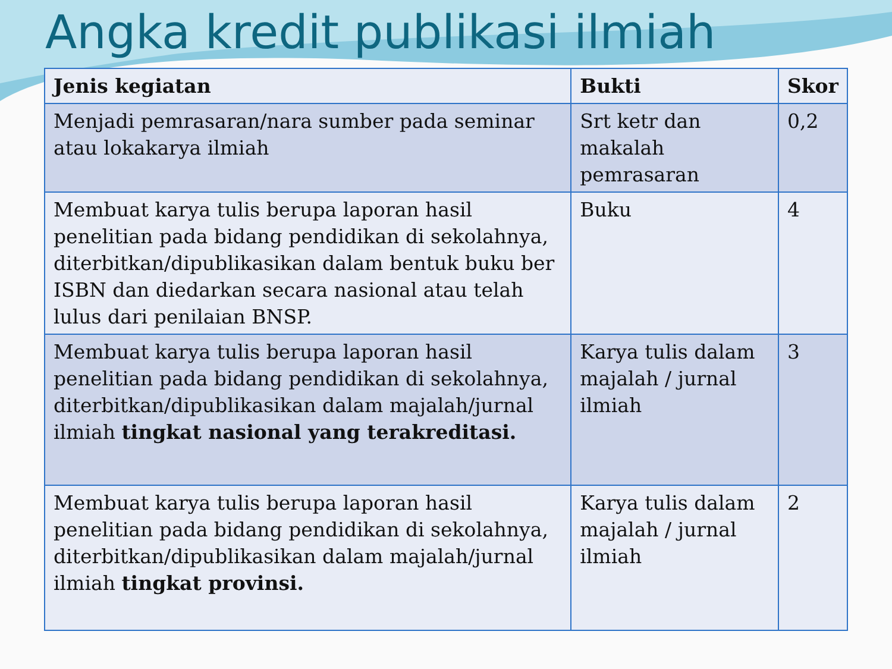Angka kredit publikasi ilmiah
| Jenis kegiatan | Bukti | Skor |
| --- | --- | --- |
| Menjadi pemrasaran/nara sumber pada seminar atau lokakarya ilmiah | Srt ketr dan makalah pemrasaran | 0,2 |
| Membuat karya tulis berupa laporan hasil penelitian pada bidang pendidikan di sekolahnya, diterbitkan/dipublikasikan dalam bentuk buku ber ISBN dan diedarkan secara nasional atau telah lulus dari penilaian BNSP. | Buku | 4 |
| Membuat karya tulis berupa laporan hasil penelitian pada bidang pendidikan di sekolahnya, diterbitkan/dipublikasikan dalam majalah/jurnal ilmiah tingkat nasional yang terakreditasi. | Karya tulis dalam majalah / jurnal ilmiah | 3 |
| Membuat karya tulis berupa laporan hasil penelitian pada bidang pendidikan di sekolahnya, diterbitkan/dipublikasikan dalam majalah/jurnal ilmiah tingkat provinsi. | Karya tulis dalam majalah / jurnal ilmiah | 2 |